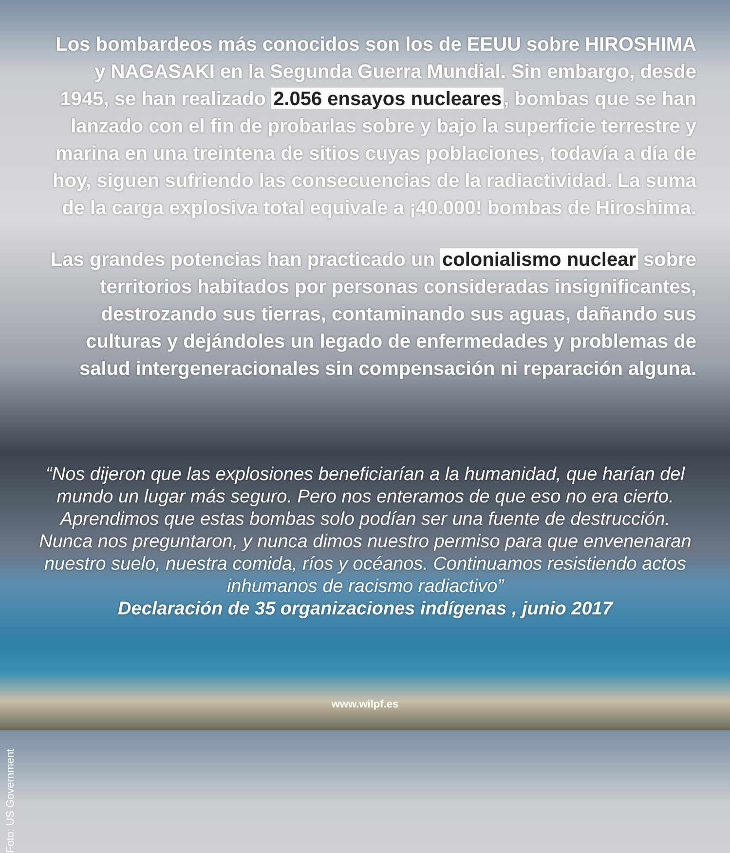Los bombardeos más conocidos son los de EEUU sobre HIROSHIMA y NAGASAKI en la Segunda Guerra Mundial. Sin embargo, desde 1945, se han realizado 2.056 ensayos nucleares, bombas que se han lanzado con el fin de probarlas sobre y bajo la superficie terrestre y marina en una treintena de sitios cuyas poblaciones, todavía a día de hoy, siguen sufriendo las consecuencias de la radiactividad. La suma de la carga explosiva total equivale a ¡40.000! bombas de Hiroshima.
Las grandes potencias han practicado un colonialismo nuclear sobre territorios habitados por personas consideradas insignificantes, destrozando sus tierras, contaminando sus aguas, dañando sus culturas y dejándoles un legado de enfermedades y problemas de salud intergeneracionales sin compensación ni reparación alguna.
“Nos dijeron que las explosiones beneficiarían a la humanidad, que harían del mundo un lugar más seguro. Pero nos enteramos de que eso no era cierto. Aprendimos que estas bombas solo podían ser una fuente de destrucción. Nunca nos preguntaron, y nunca dimos nuestro permiso para que envenenaran nuestro suelo, nuestra comida, ríos y océanos. Continuamos resistiendo actos inhumanos de racismo radiactivo”
Declaración de 35 organizaciones indígenas , junio 2017
www.wilpf.es
Foto: US Government